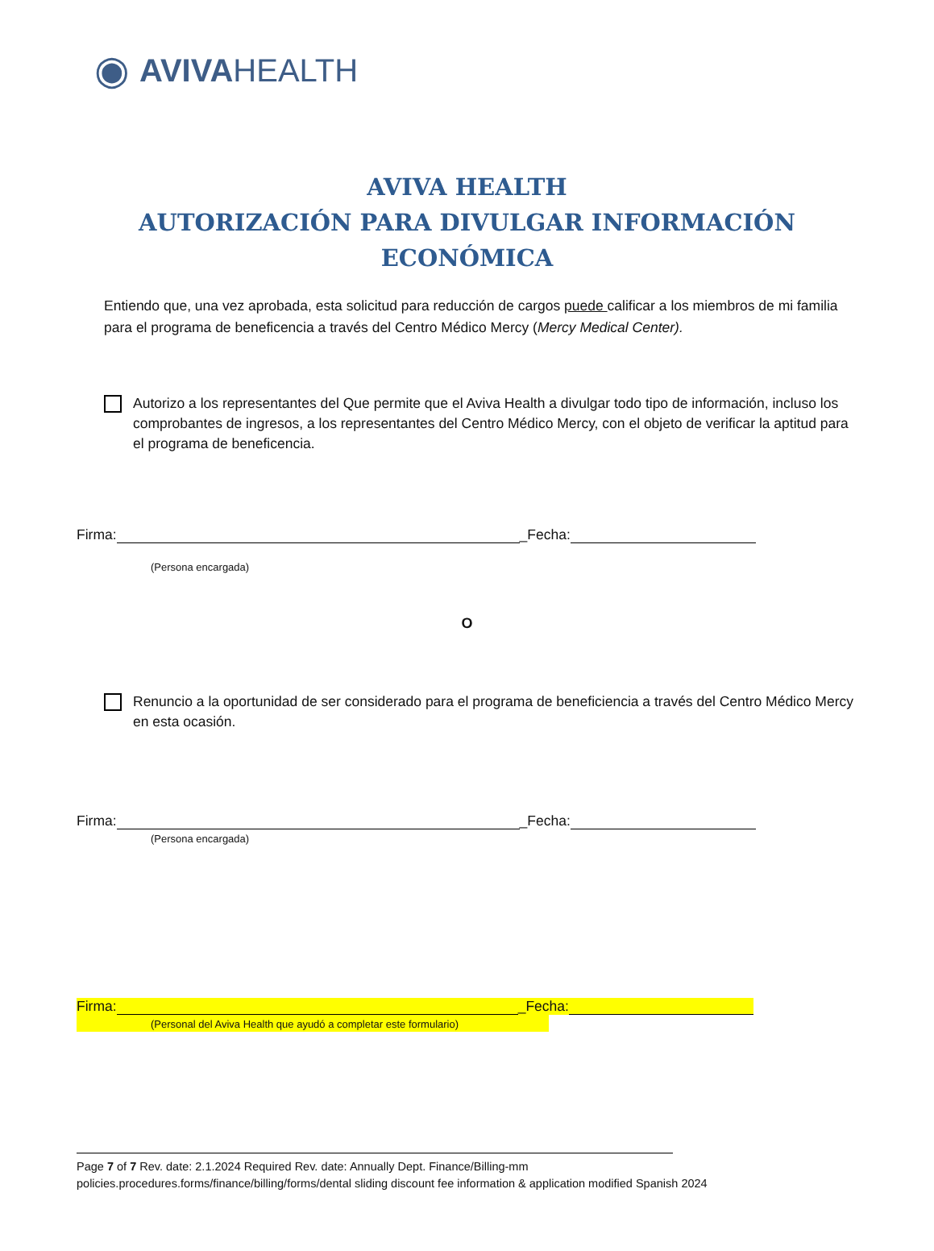◉ AVIVA HEALTH
AVIVA HEALTH
AUTORIZACIÓN PARA DIVULGAR INFORMACIÓN ECONÓMICA
Entiendo que, una vez aprobada, esta solicitud para reducción de cargos puede calificar a los miembros de mi familia para el programa de beneficencia a través del Centro Médico Mercy (Mercy Medical Center).
Autorizo a los representantes del Que permite que el Aviva Health a divulgar todo tipo de información, incluso los comprobantes de ingresos, a los representantes del Centro Médico Mercy, con el objeto de verificar la aptitud para el programa de beneficencia.
Firma: _Fecha:
(Persona encargada)
O
Renuncio a la oportunidad de ser considerado para el programa de beneficiencia a través del Centro Médico Mercy en esta ocasión.
Firma: _Fecha:
(Persona encargada)
Firma: _Fecha:
(Personal del Aviva Health que ayudó a completar este formulario)
Page 7 of 7 Rev. date: 2.1.2024 Required Rev. date: Annually Dept. Finance/Billing-mm
policies.procedures.forms/finance/billing/forms/dental sliding discount fee information & application modified Spanish 2024